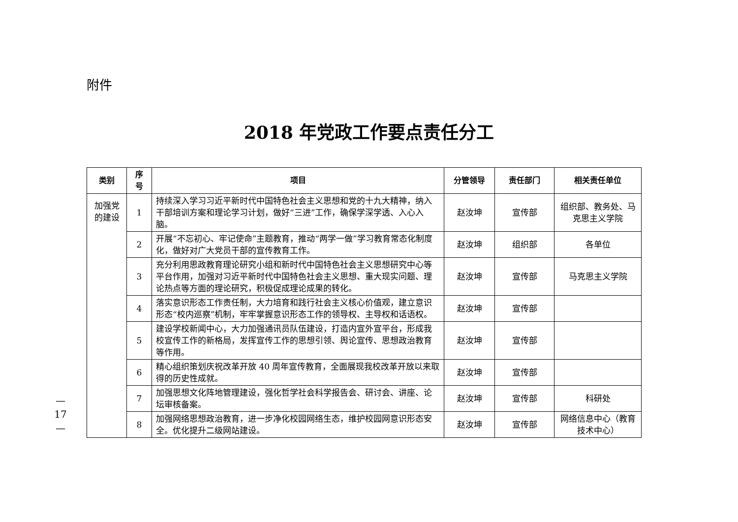附件
2018 年党政工作要点责任分工
| 类别 | 序 号 | 项目 | 分管领导 | 责任部门 | 相关责任单位 |
| --- | --- | --- | --- | --- | --- |
| 加强党 的建设 | 1 | 持续深入学习习近平新时代中国特色社会主义思想和党的十九大精神，纳入干部培训方案和理论学习计划，做好“三进”工作，确保学深学透、入心入脑。 | 赵汝坤 | 宣传部 | 组织部、教务处、马克思主义学院 |
| | 2 | 开展“不忘初心、牢记使命”主题教育，推动“两学一做”学习教育常态化制度化，做好对广大党员干部的宣传教育工作。 | 赵汝坤 | 组织部 | 各单位 |
| | 3 | 充分利用思政教育理论研究小组和新时代中国特色社会主义思想研究中心等平台作用，加强对习近平新时代中国特色社会主义思想、重大现实问题、理论热点等方面的理论研究，积极促成理论成果的转化。 | 赵汝坤 | 宣传部 | 马克思主义学院 |
| | 4 | 落实意识形态工作责任制，大力培育和践行社会主义核心价值观，建立意识形态“校内巡察”机制，牢牢掌握意识形态工作的领导权、主导权和话语权。 | 赵汝坤 | 宣传部 | |
| | 5 | 建设学校新闻中心，大力加强通讯员队伍建设，打造内宣外宣平台，形成我校宣传工作的新格局，发挥宣传工作的思想引领、舆论宣传、思想政治教育等作用。 | 赵汝坤 | 宣传部 | |
| | 6 | 精心组织策划庆祝改革开放 40 周年宣传教育，全面展现我校改革开放以来取得的历史性成就。 | 赵汝坤 | 宣传部 | |
| | 7 | 加强思想文化阵地管理建设，强化哲学社会科学报告会、研讨会、讲座、论坛审核备案。 | 赵汝坤 | 宣传部 | 科研处 |
| | 8 | 加强网络思想政治教育，进一步净化校园网络生态，维护校园网意识形态安全。优化提升二级网站建设。 | 赵汝坤 | 宣传部 | 网络信息中心（教育技术中心） |
—
17
—